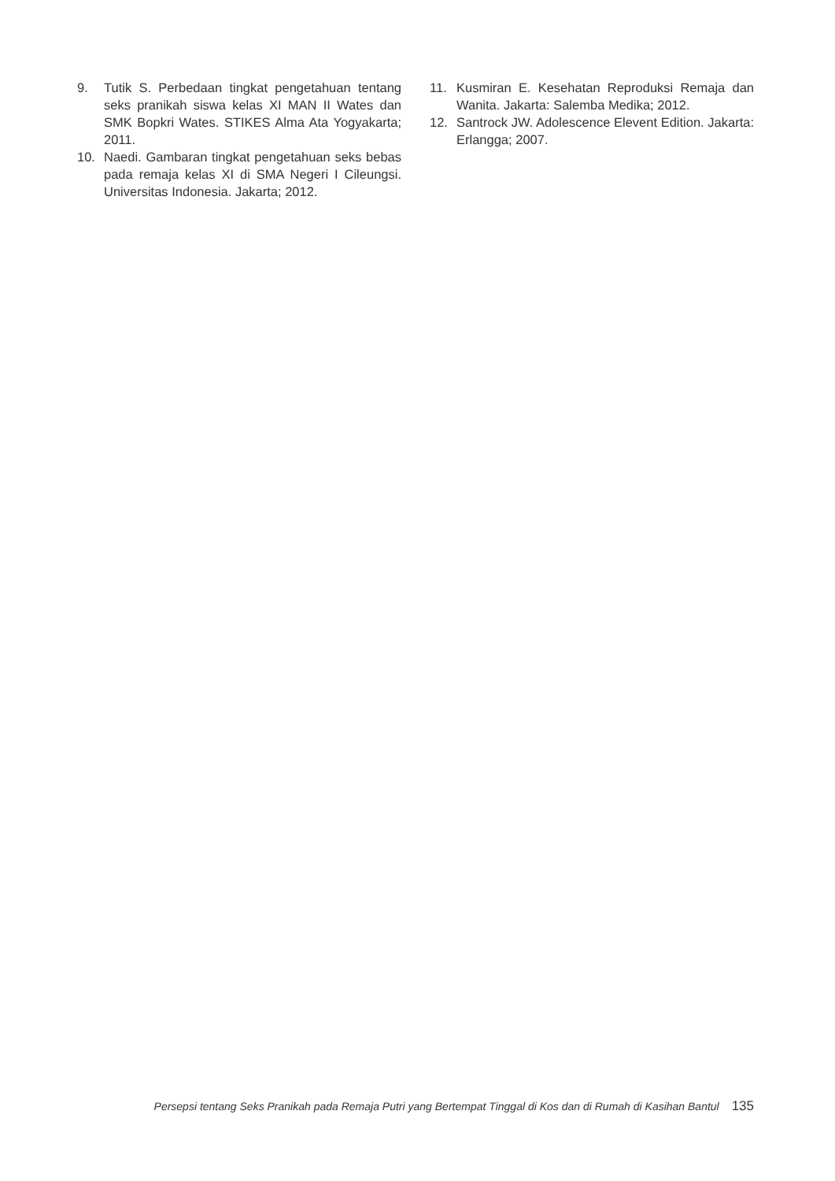9. Tutik S. Perbedaan tingkat pengetahuan tentang seks pranikah siswa kelas XI MAN II Wates dan SMK Bopkri Wates. STIKES Alma Ata Yogyakarta; 2011.
10. Naedi. Gambaran tingkat pengetahuan seks bebas pada remaja kelas XI di SMA Negeri I Cileungsi. Universitas Indonesia. Jakarta; 2012.
11. Kusmiran E. Kesehatan Reproduksi Remaja dan Wanita. Jakarta: Salemba Medika; 2012.
12. Santrock JW. Adolescence Elevent Edition. Jakarta: Erlangga; 2007.
Persepsi tentang Seks Pranikah pada Remaja Putri yang Bertempat Tinggal di Kos dan di Rumah di Kasihan Bantul 135